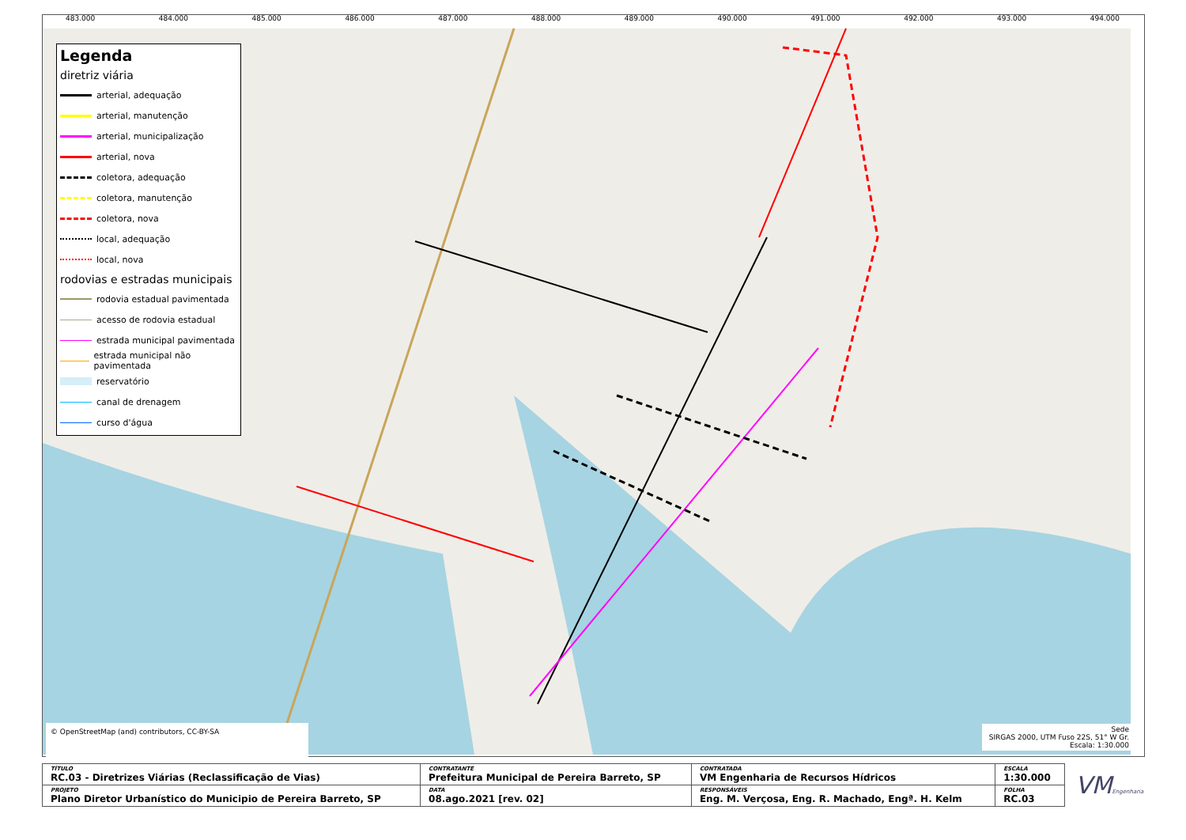483.000 484.000 485.000 486.000 487.000 488.000 489.000 490.000 491.000 492.000 493.000 494.000
Legenda
diretriz viária
arterial, adequação
arterial, manutenção
arterial, municipalização
arterial, nova
coletora, adequação
coletora, manutenção
coletora, nova
local, adequação
local, nova
rodovias e estradas municipais
rodovia estadual pavimentada
acesso de rodovia estadual
estrada municipal pavimentada
estrada municipal não pavimentada
reservatório
canal de drenagem
curso d'água
© OpenStreetMap (and) contributors, CC-BY-SA
Sede
SIRGAS 2000, UTM Fuso 22S, 51° W Gr.
Escala: 1:30.000
| TÍTULO RC.03 - Diretrizes Viárias (Reclassificação de Vias) | CONTRATANTE Prefeitura Municipal de Pereira Barreto, SP | CONTRATADA VM Engenharia de Recursos Hídricos | ESCALA 1:30.000 |
| PROJETO Plano Diretor Urbanístico do Municipio de Pereira Barreto, SP | DATA 08.ago.2021 [rev. 02] | RESPONSÁVEIS Eng. M. Verçosa, Eng. R. Machado, Engª. H. Kelm | FOLHA RC.03 |
VMEngenharia